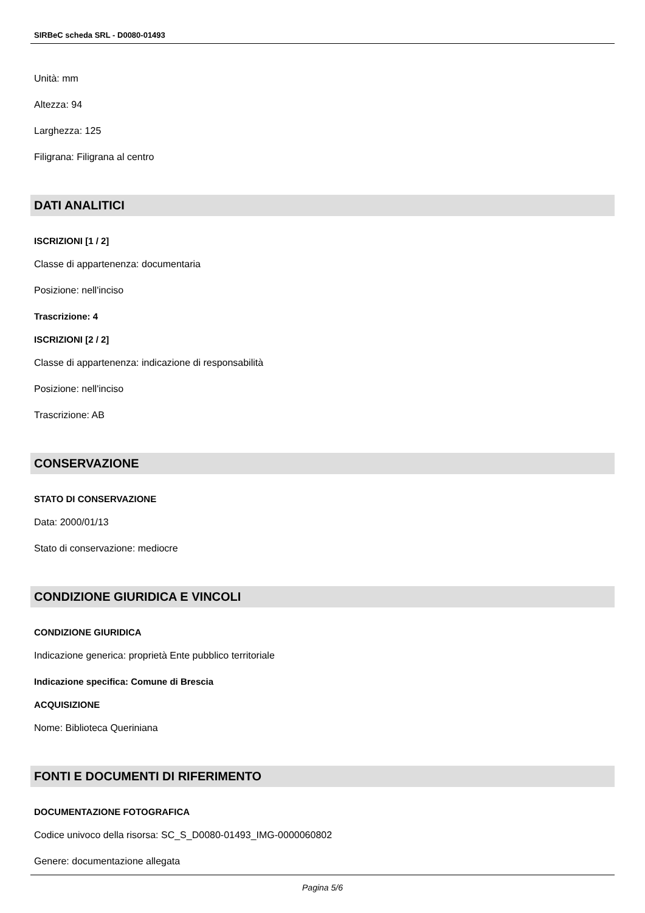SIRBeC scheda SRL - D0080-01493
Unità: mm
Altezza: 94
Larghezza: 125
Filigrana: Filigrana al centro
DATI ANALITICI
ISCRIZIONI [1 / 2]
Classe di appartenenza: documentaria
Posizione: nell'inciso
Trascrizione: 4
ISCRIZIONI [2 / 2]
Classe di appartenenza: indicazione di responsabilità
Posizione: nell'inciso
Trascrizione: AB
CONSERVAZIONE
STATO DI CONSERVAZIONE
Data: 2000/01/13
Stato di conservazione: mediocre
CONDIZIONE GIURIDICA E VINCOLI
CONDIZIONE GIURIDICA
Indicazione generica: proprietà Ente pubblico territoriale
Indicazione specifica: Comune di Brescia
ACQUISIZIONE
Nome: Biblioteca Queriniana
FONTI E DOCUMENTI DI RIFERIMENTO
DOCUMENTAZIONE FOTOGRAFICA
Codice univoco della risorsa: SC_S_D0080-01493_IMG-0000060802
Genere: documentazione allegata
Pagina 5/6